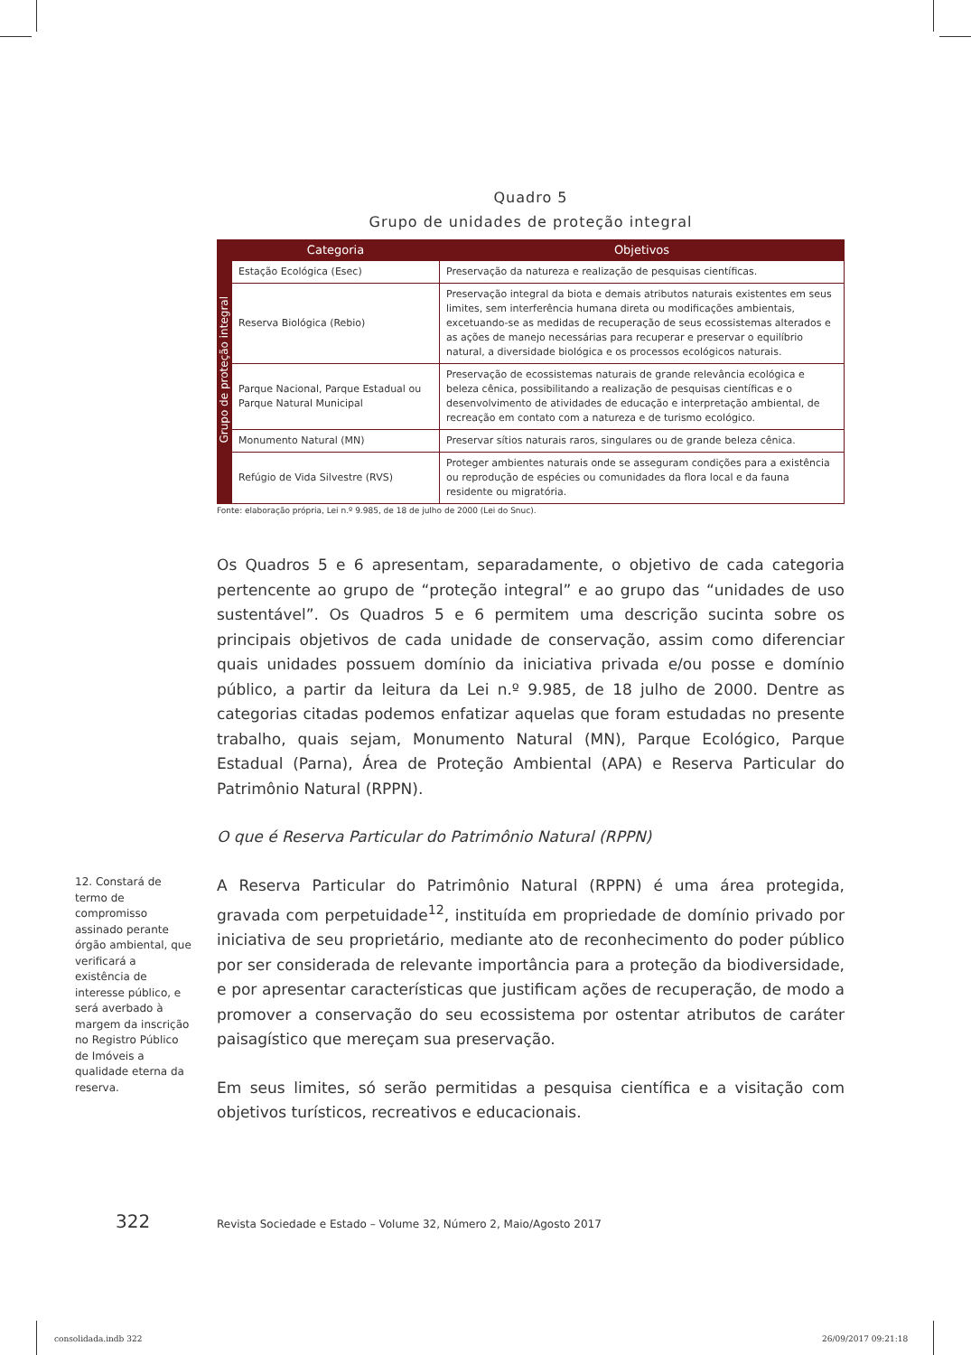Quadro 5
Grupo de unidades de proteção integral
| Grupo de proteção integral | Categoria | Objetivos |
| | Estação Ecológica (Esec) | Preservação da natureza e realização de pesquisas científicas. |
| | Reserva Biológica (Rebio) | Preservação integral da biota e demais atributos naturais existentes em seus limites, sem interferência humana direta ou modificações ambientais, excetuando-se as medidas de recuperação de seus ecossistemas alterados e as ações de manejo necessárias para recuperar e preservar o equilíbrio natural, a diversidade biológica e os processos ecológicos naturais. |
| | Parque Nacional, Parque Estadual ou Parque Natural Municipal | Preservação de ecossistemas naturais de grande relevância ecológica e beleza cênica, possibilitando a realização de pesquisas científicas e o desenvolvimento de atividades de educação e interpretação ambiental, de recreação em contato com a natureza e de turismo ecológico. |
| | Monumento Natural (MN) | Preservar sítios naturais raros, singulares ou de grande beleza cênica. |
| | Refúgio de Vida Silvestre (RVS) | Proteger ambientes naturais onde se asseguram condições para a existência ou reprodução de espécies ou comunidades da flora local e da fauna residente ou migratória. |
Fonte: elaboração própria, Lei n.º 9.985, de 18 de julho de 2000 (Lei do Snuc).
Os Quadros 5 e 6 apresentam, separadamente, o objetivo de cada categoria pertencente ao grupo de “proteção integral” e ao grupo das “unidades de uso sustentável”. Os Quadros 5 e 6 permitem uma descrição sucinta sobre os principais objetivos de cada unidade de conservação, assim como diferenciar quais unidades possuem domínio da iniciativa privada e/ou posse e domínio público, a partir da leitura da Lei n.º 9.985, de 18 julho de 2000. Dentre as categorias citadas podemos enfatizar aquelas que foram estudadas no presente trabalho, quais sejam, Monumento Natural (MN), Parque Ecológico, Parque Estadual (Parna), Área de Proteção Ambiental (APA) e Reserva Particular do Patrimônio Natural (RPPN).
O que é Reserva Particular do Patrimônio Natural (RPPN)
A Reserva Particular do Patrimônio Natural (RPPN) é uma área protegida, gravada com perpetuidade<sup>12</sup>, instituída em propriedade de domínio privado por iniciativa de seu proprietário, mediante ato de reconhecimento do poder público por ser considerada de relevante importância para a proteção da biodiversidade, e por apresentar características que justificam ações de recuperação, de modo a promover a conservação do seu ecossistema por ostentar atributos de caráter paisagístico que mereçam sua preservação.
Em seus limites, só serão permitidas a pesquisa científica e a visitação com objetivos turísticos, recreativos e educacionais.
12. Constará de termo de compromisso assinado perante órgão ambiental, que verificará a existência de interesse público, e será averbado à margem da inscrição no Registro Público de Imóveis a qualidade eterna da reserva.
322 Revista Sociedade e Estado – Volume 32, Número 2, Maio/Agosto 2017
consolidada.indb 322 26/09/2017 09:21:18